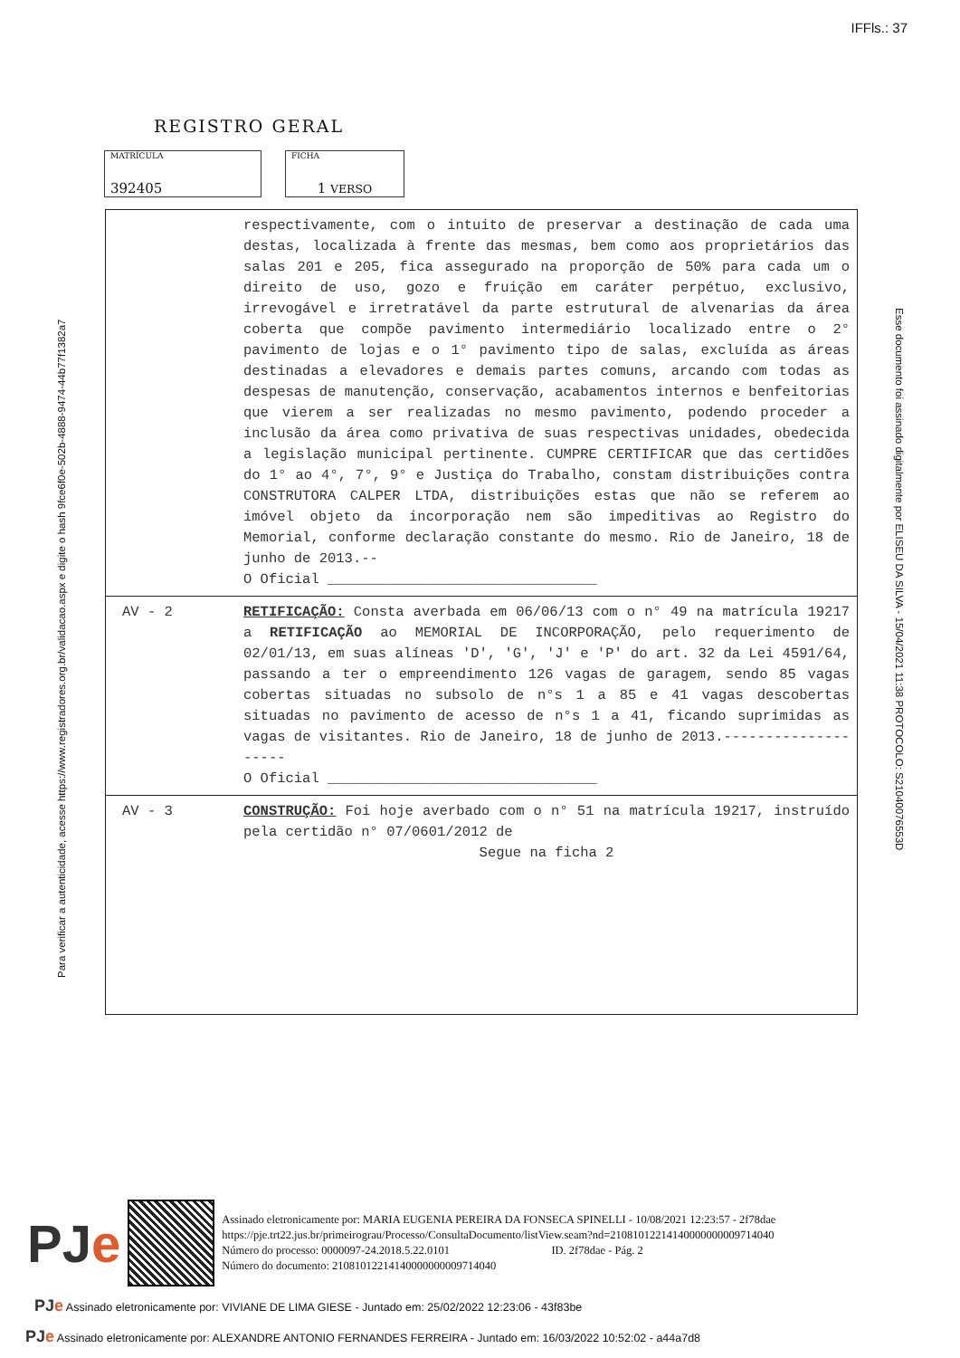IFFls.: 37
REGISTRO GERAL
MATRÍCULA
392405
FICHA
1 VERSO
Para verificar a autenticidade, acesse https://www.registradores.org.br/validacao.aspx e digite o hash 9fce6f0e-502b-4888-9474-44b77f1382a7
Esse documento foi assinado digitalmente por ELISEU DA SILVA - 15/04/2021 11:38 PROTOCOLO: S21040076553D
respectivamente, com o intuito de preservar a destinação de cada uma destas, localizada à frente das mesmas, bem como aos proprietários das salas 201 e 205, fica assegurado na proporção de 50% para cada um o direito de uso, gozo e fruição em caráter perpétuo, exclusivo, irrevogável e irretratável da parte estrutural de alvenarias da área coberta que compõe pavimento intermediário localizado entre o 2° pavimento de lojas e o 1° pavimento tipo de salas, excluída as áreas destinadas a elevadores e demais partes comuns, arcando com todas as despesas de manutenção, conservação, acabamentos internos e benfeitorias que vierem a ser realizadas no mesmo pavimento, podendo proceder a inclusão da área como privativa de suas respectivas unidades, obedecida a legislação municipal pertinente. CUMPRE CERTIFICAR que das certidões do 1° ao 4°, 7°, 9° e Justiça do Trabalho, constam distribuições contra CONSTRUTORA CALPER LTDA, distribuições estas que não se referem ao imóvel objeto da incorporação nem são impeditivas ao Registro do Memorial, conforme declaração constante do mesmo. Rio de Janeiro, 18 de junho de 2013.--
O Oficial ________________________________
AV - 2 RETIFICAÇÃO: Consta averbada em 06/06/13 com o n° 49 na matrícula 19217 a RETIFICAÇÃO ao MEMORIAL DE INCORPORAÇÃO, pelo requerimento de 02/01/13, em suas alíneas 'D', 'G', 'J' e 'P' do art. 32 da Lei 4591/64, passando a ter o empreendimento 126 vagas de garagem, sendo 85 vagas cobertas situadas no subsolo de n°s 1 a 85 e 41 vagas descobertas situadas no pavimento de acesso de n°s 1 a 41, ficando suprimidas as vagas de visitantes. Rio de Janeiro, 18 de junho de 2013.--------------------
O Oficial ________________________________
AV - 3 CONSTRUÇÃO: Foi hoje averbado com o n° 51 na matrícula 19217, instruído pela certidão n° 07/0601/2012 de
Segue na ficha 2
PJe
Assinado eletronicamente por: MARIA EUGENIA PEREIRA DA FONSECA SPINELLI - 10/08/2021 12:23:57 - 2f78dae
https://pje.trt22.jus.br/primeirograu/Processo/ConsultaDocumento/listView.seam?nd=21081012214140000000009714040
Número do processo: 0000097-24.2018.5.22.0101 ID. 2f78dae - Pág. 2
Número do documento: 21081012214140000000009714040
PJe Assinado eletronicamente por: VIVIANE DE LIMA GIESE - Juntado em: 25/02/2022 12:23:06 - 43f83be
PJe Assinado eletronicamente por: ALEXANDRE ANTONIO FERNANDES FERREIRA - Juntado em: 16/03/2022 10:52:02 - a44a7d8